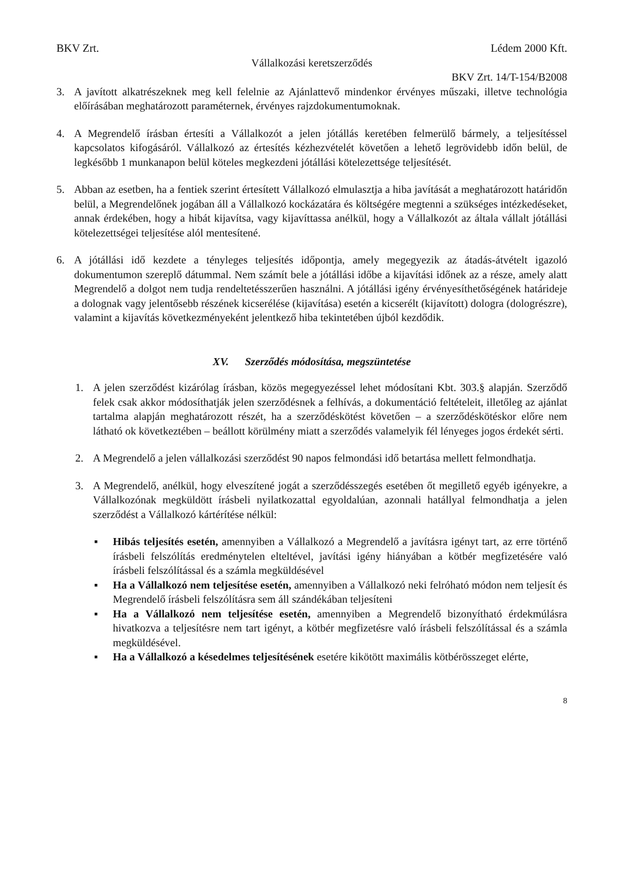BKV Zrt. Lédem 2000 Kft.
Vállalkozási keretszerződés
BKV Zrt. 14/T-154/B2008
3. A javított alkatrészeknek meg kell felelnie az Ajánlattevő mindenkor érvényes műszaki, illetve technológia előírásában meghatározott paraméternek, érvényes rajzdokumentumoknak.
4. A Megrendelő írásban értesíti a Vállalkozót a jelen jótállás keretében felmerülő bármely, a teljesítéssel kapcsolatos kifogásáról. Vállalkozó az értesítés kézhezvételét követően a lehető legrövidebb időn belül, de legkésőbb 1 munkanapon belül köteles megkezdeni jótállási kötelezettsége teljesítését.
5. Abban az esetben, ha a fentiek szerint értesített Vállalkozó elmulasztja a hiba javítását a meghatározott határidőn belül, a Megrendelőnek jogában áll a Vállalkozó kockázatára és költségére megtenni a szükséges intézkedéseket, annak érdekében, hogy a hibát kijavítsa, vagy kijavíttassa anélkül, hogy a Vállalkozót az általa vállalt jótállási kötelezettségei teljesítése alól mentesítené.
6. A jótállási idő kezdete a tényleges teljesítés időpontja, amely megegyezik az átadás-átvételt igazoló dokumentumon szereplő dátummal. Nem számít bele a jótállási időbe a kijavítási időnek az a része, amely alatt Megrendelő a dolgot nem tudja rendeltetésszerűen használni. A jótállási igény érvényesíthetőségének határideje a dolognak vagy jelentősebb részének kicserélése (kijavítása) esetén a kicserélt (kijavított) dologra (dologrészre), valamint a kijavítás következményeként jelentkező hiba tekintetében újból kezdődik.
XV. Szerződés módosítása, megszüntetése
1. A jelen szerződést kizárólag írásban, közös megegyezéssel lehet módosítani Kbt. 303.§ alapján. Szerződő felek csak akkor módosíthatják jelen szerződésnek a felhívás, a dokumentáció feltételeit, illetőleg az ajánlat tartalma alapján meghatározott részét, ha a szerződéskötést követően – a szerződéskötéskor előre nem látható ok következtében – beállott körülmény miatt a szerződés valamelyik fél lényeges jogos érdekét sérti.
2. A Megrendelő a jelen vállalkozási szerződést 90 napos felmondási idő betartása mellett felmondhatja.
3. A Megrendelő, anélkül, hogy elveszítené jogát a szerződésszegés esetében őt megillető egyéb igényekre, a Vállalkozónak megküldött írásbeli nyilatkozattal egyoldalúan, azonnali hatállyal felmondhatja a jelen szerződést a Vállalkozó kártérítése nélkül:
▪ Hibás teljesítés esetén, amennyiben a Vállalkozó a Megrendelő a javításra igényt tart, az erre történő írásbeli felszólítás eredménytelen elteltével, javítási igény hiányában a kötbér megfizetésére való írásbeli felszólítással és a számla megküldésével
▪ Ha a Vállalkozó nem teljesítése esetén, amennyiben a Vállalkozó neki felróható módon nem teljesít és Megrendelő írásbeli felszólításra sem áll szándékában teljesíteni
▪ Ha a Vállalkozó nem teljesítése esetén, amennyiben a Megrendelő bizonyítható érdekmúlásra hivatkozva a teljesítésre nem tart igényt, a kötbér megfizetésre való írásbeli felszólítással és a számla megküldésével.
▪ Ha a Vállalkozó a késedelmes teljesítésének esetére kikötött maximális kötbérösszeget elérte,
8